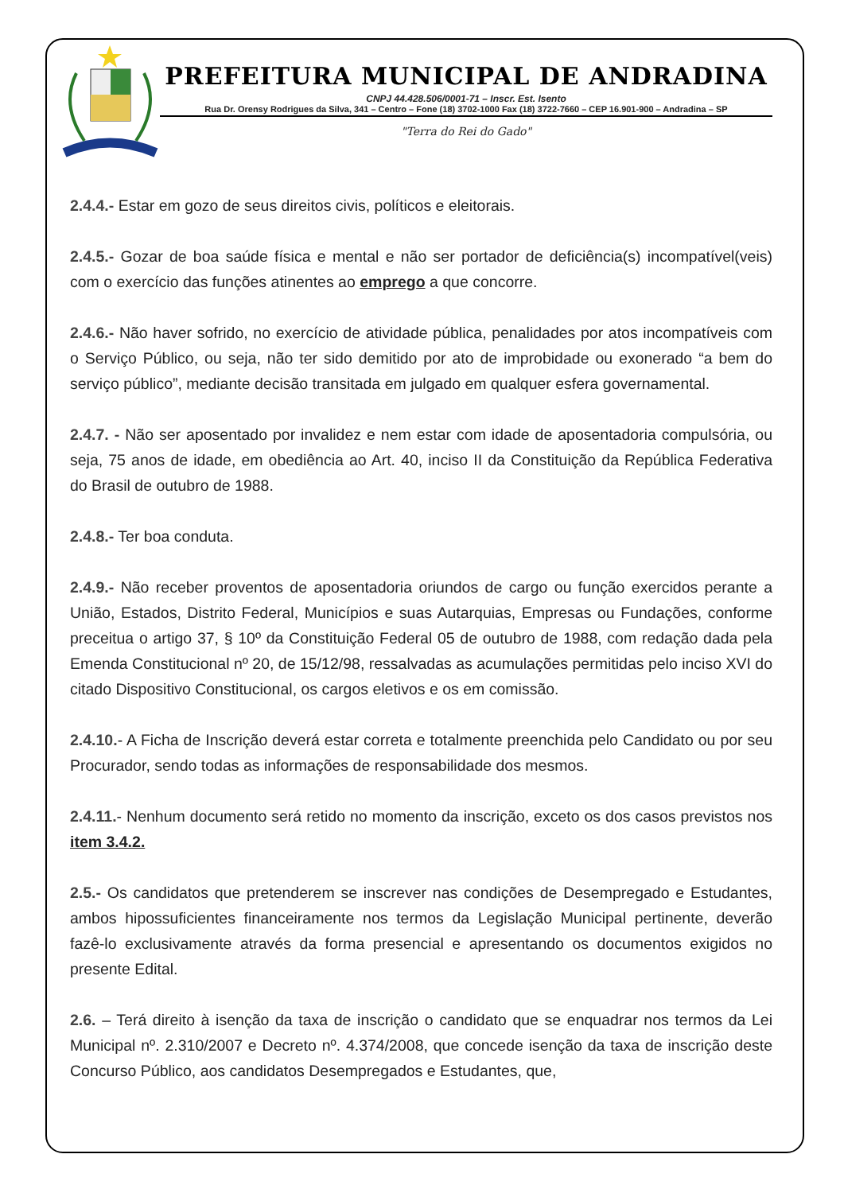PREFEITURA MUNICIPAL DE ANDRADINA
CNPJ 44.428.506/0001-71 – Inscr. Est. Isento
Rua Dr. Orensy Rodrigues da Silva, 341 – Centro – Fone (18) 3702-1000 Fax (18) 3722-7660 – CEP 16.901-900 – Andradina – SP
"Terra do Rei do Gado"
2.4.4.- Estar em gozo de seus direitos civis, políticos e eleitorais.
2.4.5.- Gozar de boa saúde física e mental e não ser portador de deficiência(s) incompatível(veis) com o exercício das funções atinentes ao emprego a que concorre.
2.4.6.- Não haver sofrido, no exercício de atividade pública, penalidades por atos incompatíveis com o Serviço Público, ou seja, não ter sido demitido por ato de improbidade ou exonerado “a bem do serviço público”, mediante decisão transitada em julgado em qualquer esfera governamental.
2.4.7. - Não ser aposentado por invalidez e nem estar com idade de aposentadoria compulsória, ou seja, 75 anos de idade, em obediência ao Art. 40, inciso II da Constituição da República Federativa do Brasil de outubro de 1988.
2.4.8.- Ter boa conduta.
2.4.9.- Não receber proventos de aposentadoria oriundos de cargo ou função exercidos perante a União, Estados, Distrito Federal, Municípios e suas Autarquias, Empresas ou Fundações, conforme preceitua o artigo 37, § 10º da Constituição Federal 05 de outubro de 1988, com redação dada pela Emenda Constitucional nº 20, de 15/12/98, ressalvadas as acumulações permitidas pelo inciso XVI do citado Dispositivo Constitucional, os cargos eletivos e os em comissão.
2.4.10.- A Ficha de Inscrição deverá estar correta e totalmente preenchida pelo Candidato ou por seu Procurador, sendo todas as informações de responsabilidade dos mesmos.
2.4.11.- Nenhum documento será retido no momento da inscrição, exceto os dos casos previstos nos item 3.4.2.
2.5.- Os candidatos que pretenderem se inscrever nas condições de Desempregado e Estudantes, ambos hipossuficientes financeiramente nos termos da Legislação Municipal pertinente, deverão fazê-lo exclusivamente através da forma presencial e apresentando os documentos exigidos no presente Edital.
2.6. – Terá direito à isenção da taxa de inscrição o candidato que se enquadrar nos termos da Lei Municipal nº. 2.310/2007 e Decreto nº. 4.374/2008, que concede isenção da taxa de inscrição deste Concurso Público, aos candidatos Desempregados e Estudantes, que,